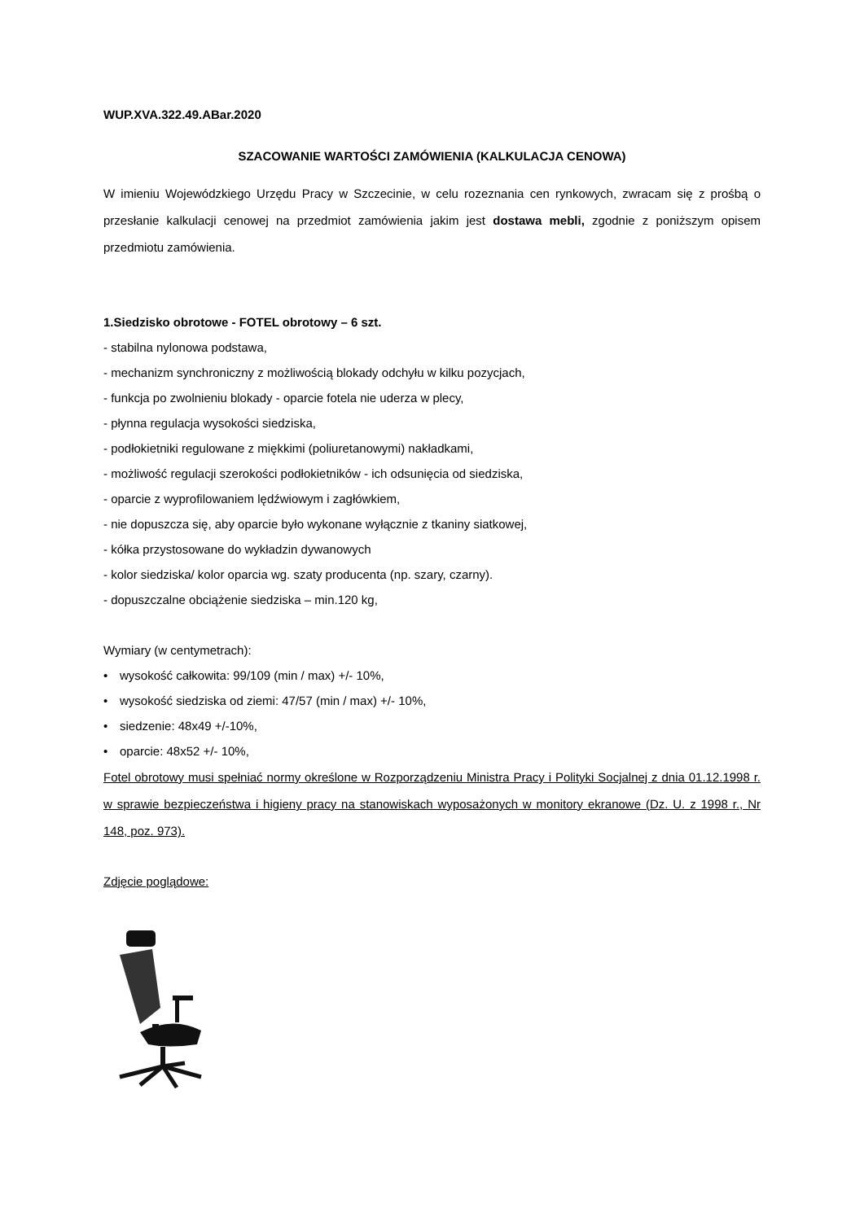WUP.XVA.322.49.ABar.2020
SZACOWANIE WARTOŚCI ZAMÓWIENIA (KALKULACJA CENOWA)
W imieniu Wojewódzkiego Urzędu Pracy w Szczecinie, w celu rozeznania cen rynkowych, zwracam się z prośbą o przesłanie kalkulacji cenowej na przedmiot zamówienia jakim jest dostawa mebli, zgodnie z poniższym opisem przedmiotu zamówienia.
1.Siedzisko obrotowe - FOTEL obrotowy – 6 szt.
- stabilna nylonowa podstawa,
- mechanizm synchroniczny z możliwością blokady odchyłu w kilku pozycjach,
- funkcja po zwolnieniu blokady - oparcie fotela nie uderza w plecy,
- płynna regulacja wysokości siedziska,
- podłokietniki regulowane z miękkimi (poliuretanowymi) nakładkami,
- możliwość regulacji szerokości podłokietników - ich odsunięcia od siedziska,
- oparcie z wyprofilowaniem lędźwiowym i zagłówkiem,
- nie dopuszcza się, aby oparcie było wykonane wyłącznie z tkaniny siatkowej,
- kółka przystosowane do wykładzin dywanowych
- kolor siedziska/ kolor oparcia wg. szaty producenta (np. szary, czarny).
- dopuszczalne obciążenie siedziska – min.120 kg,
Wymiary (w centymetrach):
• wysokość całkowita: 99/109 (min / max) +/- 10%,
• wysokość siedziska od ziemi: 47/57 (min / max) +/- 10%,
• siedzenie: 48x49 +/-10%,
• oparcie: 48x52 +/- 10%,
Fotel obrotowy musi spełniać normy określone w Rozporządzeniu Ministra Pracy i Polityki Socjalnej z dnia 01.12.1998 r. w sprawie bezpieczeństwa i higieny pracy na stanowiskach wyposażonych w monitory ekranowe (Dz. U. z 1998 r., Nr 148, poz. 973).
Zdjęcie poglądowe: